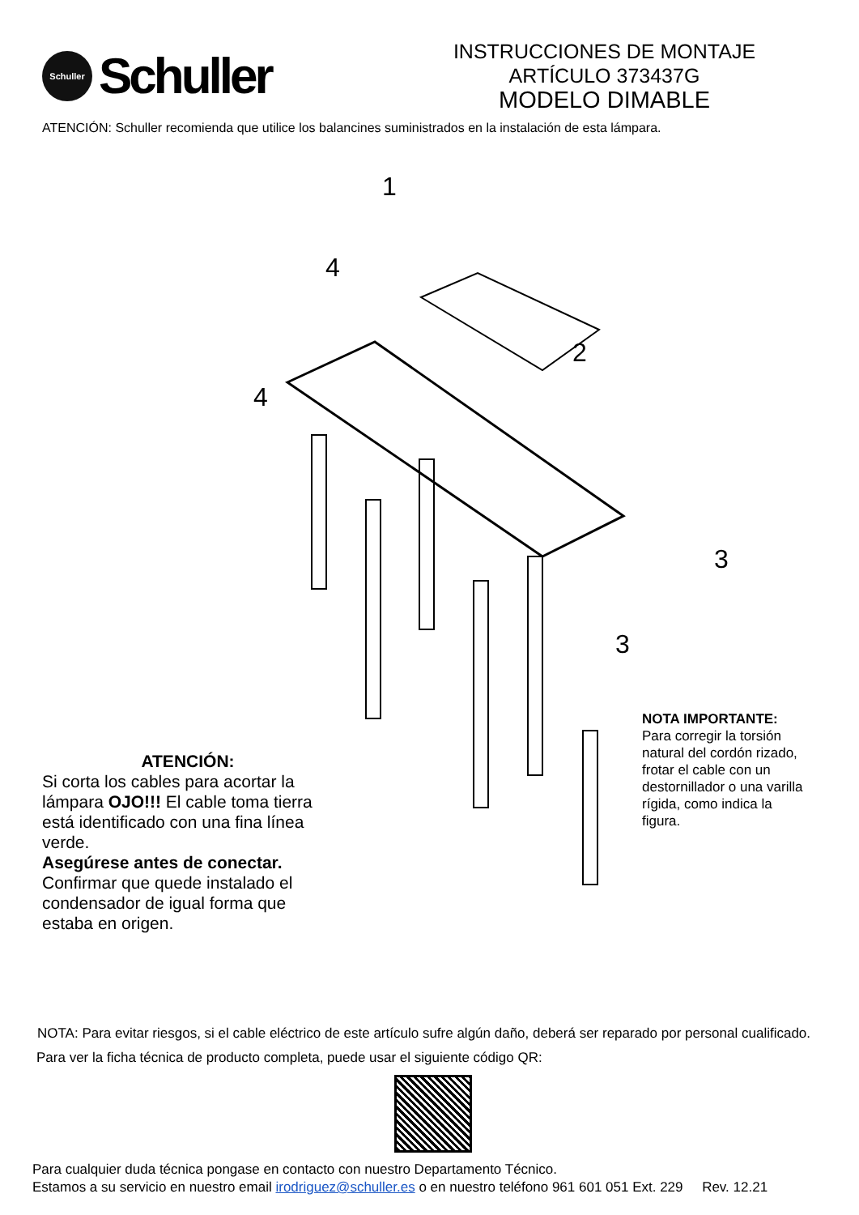Schuller
Schuller
INSTRUCCIONES DE MONTAJE
ARTÍCULO 373437G
MODELO DIMABLE
ATENCIÓN: Schuller recomienda que utilice los balancines suministrados en la instalación de esta lámpara.
1
4
4
2
3
3
ATENCIÓN:
Si corta los cables para acortar la lámpara OJO!!! El cable toma tierra está identificado con una fina línea verde.
Asegúrese antes de conectar.
Confirmar que quede instalado el condensador de igual forma que estaba en origen.
NOTA IMPORTANTE:
Para corregir la torsión natural del cordón rizado, frotar el cable con un destornillador o una varilla rígida, como indica la figura.
NOTA: Para evitar riesgos, si el cable eléctrico de este artículo sufre algún daño, deberá ser reparado por personal cualificado.
Para ver la ficha técnica de producto completa, puede usar el siguiente código QR:
Para cualquier duda técnica pongase en contacto con nuestro Departamento Técnico.
Estamos a su servicio en nuestro email irodriguez@schuller.es o en nuestro teléfono 961 601 051 Ext. 229 Rev. 12.21